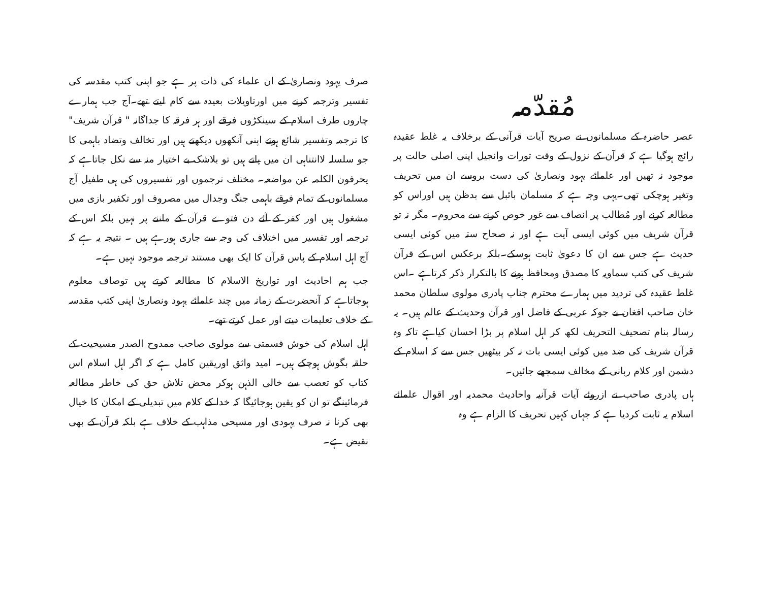مُقدّمہ
عصر حاضرہ کے مسلمانوں نے صریح آیات قرآنی کے برخلاف یہ غلط عقیدہ رائج ہوگیا ہے کہ قرآن کے نزول کے وقت تورات وانجیل اپنی اصلی حالت پر موجود نہ تھیں اور علمائے یہود ونصاریٰ کی دست بروسے ان میں تحریف وتغیر ہوچکی تھی۔یہی وجہ ہے کہ مسلمان بائبل سے بدظن ہیں اوراس کو مطالعہ کرنے اور مُطالب پر انصاف سے غور خوص کرنے سے محروم۔ مگر نہ تو قرآن شریف میں کوئی ایسی آیت ہے اور نہ صحاح ستہ میں کوئی ایسی حدیث ہے جس سے ان کا دعویٰ ثابت ہوسکے۔بلکہ برعکس اس کے قرآن شریف کی کتب سماویہ کا مصدق ومحافظ ہونے کا بالتکرار ذکر کرتاہے ۔اس غلط عقیدہ کی تردید میں ہمارے محترم جناب پادری مولوی سلطان محمد خان صاحب افغان نے جوکہ عربی کے فاضل اور قرآن وحدیث کے عالم ہیں۔ یہ رسالہ بنام تصحیف التحریف لکھ کر اہل اسلام پر بڑا احسان کیاہے تاکہ وہ قرآن شریف کی ضد میں کوئی ایسی بات نہ کر بیٹھیں جس سے کہ اسلام کے دشمن اور کلام ربانی کے مخالف سمجھے جائیں۔
ہاں پادری صاحب نے ازروئے آیات قرآنیہ واحادیث محمدیہ اور اقوال علمائے اسلام یہ ثابت کردیا ہے کہ جہاں کہیں تحریف کا الزام ہے وہ
صرف یہود ونصاریٰ کے ان علماء کی ذات پر ہے جو اپنی کتب مقدسہ کی تفسیر وترجمہ کرنے میں اورتاویلات بعیدہ سے کام لیتے تھے۔آج جب ہمارے چاروں طرف اسلام کے سینکڑوں فرقے اور ہر فرقہ کا جداگانہ " قرآن شریف" کا ترجمہ وتفسیر شائع ہوتے اپنی آنکھوں دیکھتے ہیں اور تخالف وتضاد باہمی کا جو سلسلہ لاانتناہی ان میں پاتے ہیں تو بلاشک بے اختیار منہ سے نکل جاتاہے کہ یحرفون الکلمہ عن مواضعہ۔ مختلف ترجموں اور تفسیروں کی ہی طفیل آج مسلمانوں کے تمام فرقے باہمی جنگ وجدال میں مصروف اور تکفیر بازی میں مشغول ہیں اور کفر کے آئے دن فتوے قرآن کے ماننے پر نہیں بلکہ اس کے ترجمہ اور تفسیر میں اختلاف کی وجہ سے جاری ہورہے ہیں ۔ نتیجہ یہ ہے کہ آج اہل اسلام کے پاس قرآن کا ایک بھی مستند ترجمہ موجود نہیں ہے۔
جب ہم احادیث اور تواریخ الاسلام کا مطالعہ کرتے ہیں توصاف معلوم ہوجاتاہے کہ آنحضرت کے زمانہ میں چند علمائے یہود ونصاریٰ اپنی کتب مقدسہ کے خلاف تعلیمات دیتے اور عمل کرتے تھے۔
اہل اسلام کی خوش قسمتی سے مولوی صاحب ممدوح الصدر مسیحیت کے حلقہ بگوش ہوچکے ہیں۔ امید واثق اوریقین کامل ہے کہ اگر اہل اسلام اس کتاب کو تعصب سے خالی الذہن ہوکر محض تلاش حق کی خاطر مطالعہ فرمائینگے تو ان کو یقین ہوجائیگا کہ خدا کے کلام میں تبدیلی کے امکان کا خیال بھی کرنا نہ صرف یہودی اور مسیحی مذاہب کے خلاف ہے بلکہ قرآن کے بھی نقیض ہے۔